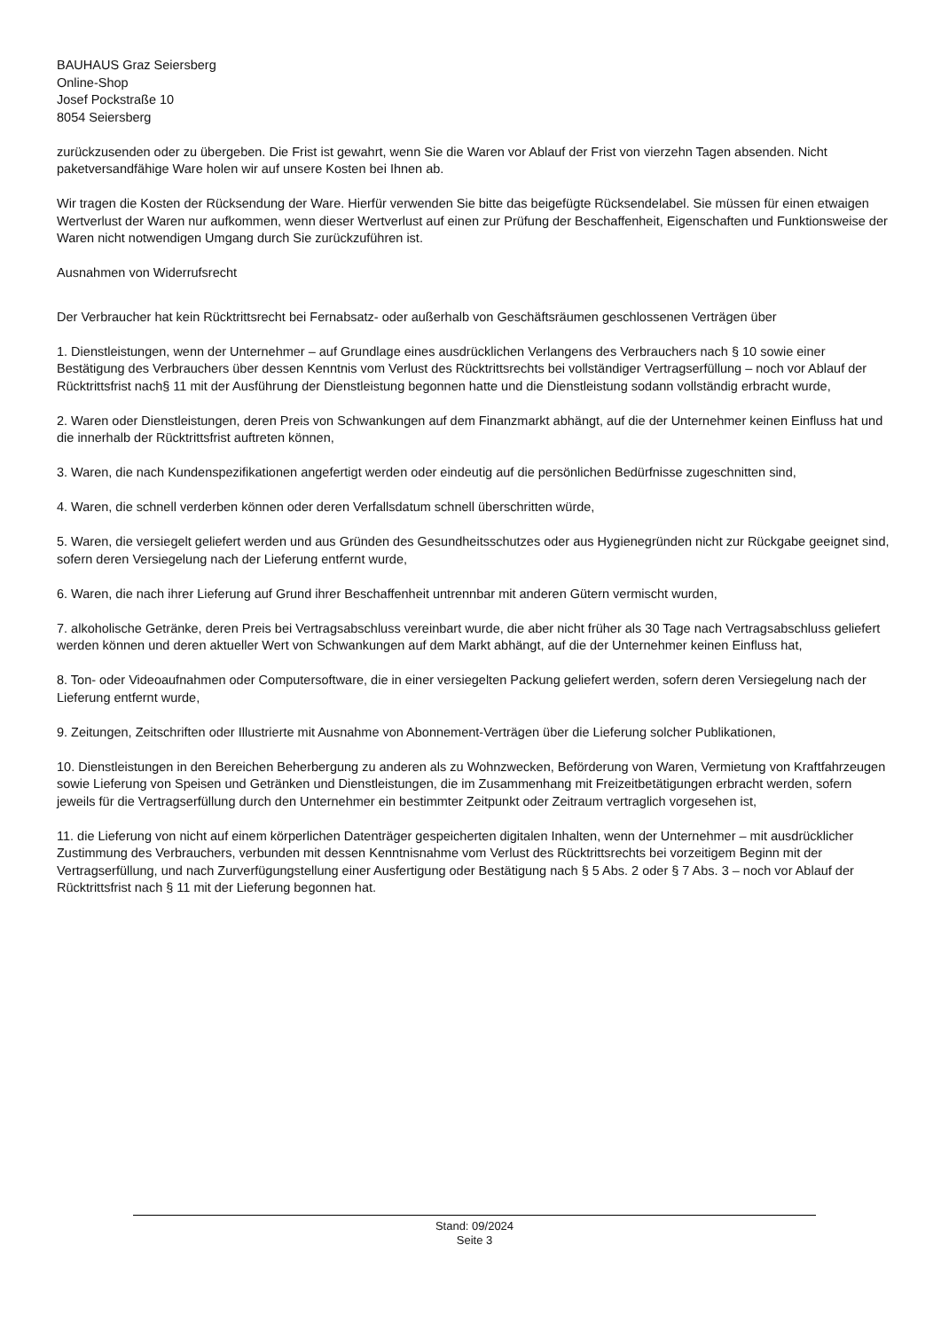BAUHAUS Graz Seiersberg
Online-Shop
Josef Pockstraße 10
8054 Seiersberg
zurückzusenden oder zu übergeben. Die Frist ist gewahrt, wenn Sie die Waren vor Ablauf der Frist von vierzehn Tagen absenden. Nicht paketversandfähige Ware holen wir auf unsere Kosten bei Ihnen ab.
Wir tragen die Kosten der Rücksendung der Ware. Hierfür verwenden Sie bitte das beigefügte Rücksendelabel. Sie müssen für einen etwaigen Wertverlust der Waren nur aufkommen, wenn dieser Wertverlust auf einen zur Prüfung der Beschaffenheit, Eigenschaften und Funktionsweise der Waren nicht notwendigen Umgang durch Sie zurückzuführen ist.
Ausnahmen von Widerrufsrecht
Der Verbraucher hat kein Rücktrittsrecht bei Fernabsatz- oder außerhalb von Geschäftsräumen geschlossenen Verträgen über
1. Dienstleistungen, wenn der Unternehmer – auf Grundlage eines ausdrücklichen Verlangens des Verbrauchers nach § 10 sowie einer Bestätigung des Verbrauchers über dessen Kenntnis vom Verlust des Rücktrittsrechts bei vollständiger Vertragserfüllung – noch vor Ablauf der Rücktrittsfrist nach§ 11 mit der Ausführung der Dienstleistung begonnen hatte und die Dienstleistung sodann vollständig erbracht wurde,
2. Waren oder Dienstleistungen, deren Preis von Schwankungen auf dem Finanzmarkt abhängt, auf die der Unternehmer keinen Einfluss hat und die innerhalb der Rücktrittsfrist auftreten können,
3. Waren, die nach Kundenspezifikationen angefertigt werden oder eindeutig auf die persönlichen Bedürfnisse zugeschnitten sind,
4. Waren, die schnell verderben können oder deren Verfallsdatum schnell überschritten würde,
5. Waren, die versiegelt geliefert werden und aus Gründen des Gesundheitsschutzes oder aus Hygienegründen nicht zur Rückgabe geeignet sind, sofern deren Versiegelung nach der Lieferung entfernt wurde,
6. Waren, die nach ihrer Lieferung auf Grund ihrer Beschaffenheit untrennbar mit anderen Gütern vermischt wurden,
7. alkoholische Getränke, deren Preis bei Vertragsabschluss vereinbart wurde, die aber nicht früher als 30 Tage nach Vertragsabschluss geliefert werden können und deren aktueller Wert von Schwankungen auf dem Markt abhängt, auf die der Unternehmer keinen Einfluss hat,
8. Ton- oder Videoaufnahmen oder Computersoftware, die in einer versiegelten Packung geliefert werden, sofern deren Versiegelung nach der Lieferung entfernt wurde,
9. Zeitungen, Zeitschriften oder Illustrierte mit Ausnahme von Abonnement-Verträgen über die Lieferung solcher Publikationen,
10. Dienstleistungen in den Bereichen Beherbergung zu anderen als zu Wohnzwecken, Beförderung von Waren, Vermietung von Kraftfahrzeugen sowie Lieferung von Speisen und Getränken und Dienstleistungen, die im Zusammenhang mit Freizeitbetätigungen erbracht werden, sofern jeweils für die Vertragserfüllung durch den Unternehmer ein bestimmter Zeitpunkt oder Zeitraum vertraglich vorgesehen ist,
11. die Lieferung von nicht auf einem körperlichen Datenträger gespeicherten digitalen Inhalten, wenn der Unternehmer – mit ausdrücklicher Zustimmung des Verbrauchers, verbunden mit dessen Kenntnisnahme vom Verlust des Rücktrittsrechts bei vorzeitigem Beginn mit der Vertragserfüllung, und nach Zurverfügungstellung einer Ausfertigung oder Bestätigung nach § 5 Abs. 2 oder § 7 Abs. 3 – noch vor Ablauf der Rücktrittsfrist nach § 11 mit der Lieferung begonnen hat.
Stand: 09/2024
Seite 3